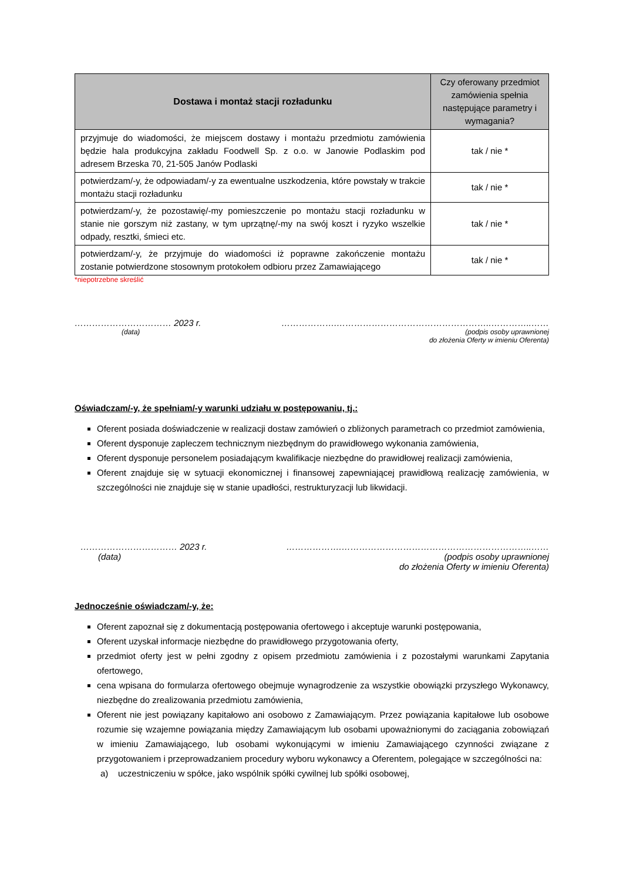| Dostawa i montaż stacji rozładunku | Czy oferowany przedmiot zamówienia spełnia następujące parametry i wymagania? |
| --- | --- |
| przyjmuje do wiadomości, że miejscem dostawy i montażu przedmiotu zamówienia będzie hala produkcyjna zakładu Foodwell Sp. z o.o. w Janowie Podlaskim pod adresem Brzeska 70, 21-505 Janów Podlaski | tak / nie * |
| potwierdzam/-y, że odpowiadam/-y za ewentualne uszkodzenia, które powstały w trakcie montażu stacji rozładunku | tak / nie * |
| potwierdzam/-y, że pozostawię/-my pomieszczenie po montażu stacji rozładunku w stanie nie gorszym niż zastany, w tym uprzątnę/-my na swój koszt i ryzyko wszelkie odpady, resztki, śmieci etc. | tak / nie * |
| potwierdzam/-y, że przyjmuje do wiadomości iż poprawne zakończenie montażu zostanie potwierdzone stosownym protokołem odbioru przez Zamawiającego | tak / nie * |
*niepotrzebne skreślić
…………………………… 2023 r.
(data)
……………….……………………………………………..…………..……
(podpis osoby uprawnionej
do złożenia Oferty w imieniu Oferenta)
Oświadczam/-y, że spełniam/-y warunki udziału w postępowaniu, tj.:
Oferent posiada doświadczenie w realizacji dostaw zamówień o zbliżonych parametrach co przedmiot zamówienia,
Oferent dysponuje zapleczem technicznym niezbędnym do prawidłowego wykonania zamówienia,
Oferent dysponuje personelem posiadającym kwalifikacje niezbędne do prawidłowej realizacji zamówienia,
Oferent znajduje się w sytuacji ekonomicznej i finansowej zapewniającej prawidłową realizację zamówienia, w szczególności nie znajduje się w stanie upadłości, restrukturyzacji lub likwidacji.
…………………………… 2023 r.
(data)
……………….………………………………………………………..……
(podpis osoby uprawnionej
do złożenia Oferty w imieniu Oferenta)
Jednocześnie oświadczam/-y, że:
Oferent zapoznał się z dokumentacją postępowania ofertowego i akceptuje warunki postępowania,
Oferent uzyskał informacje niezbędne do prawidłowego przygotowania oferty,
przedmiot oferty jest w pełni zgodny z opisem przedmiotu zamówienia i z pozostałymi warunkami Zapytania ofertowego,
cena wpisana do formularza ofertowego obejmuje wynagrodzenie za wszystkie obowiązki przyszłego Wykonawcy, niezbędne do zrealizowania przedmiotu zamówienia,
Oferent nie jest powiązany kapitałowo ani osobowo z Zamawiającym. Przez powiązania kapitałowe lub osobowe rozumie się wzajemne powiązania między Zamawiającym lub osobami upoważnionymi do zaciągania zobowiązań w imieniu Zamawiającego, lub osobami wykonującymi w imieniu Zamawiającego czynności związane z przygotowaniem i przeprowadzaniem procedury wyboru wykonawcy a Oferentem, polegające w szczególności na:
a) uczestniczeniu w spółce, jako wspólnik spółki cywilnej lub spółki osobowej,